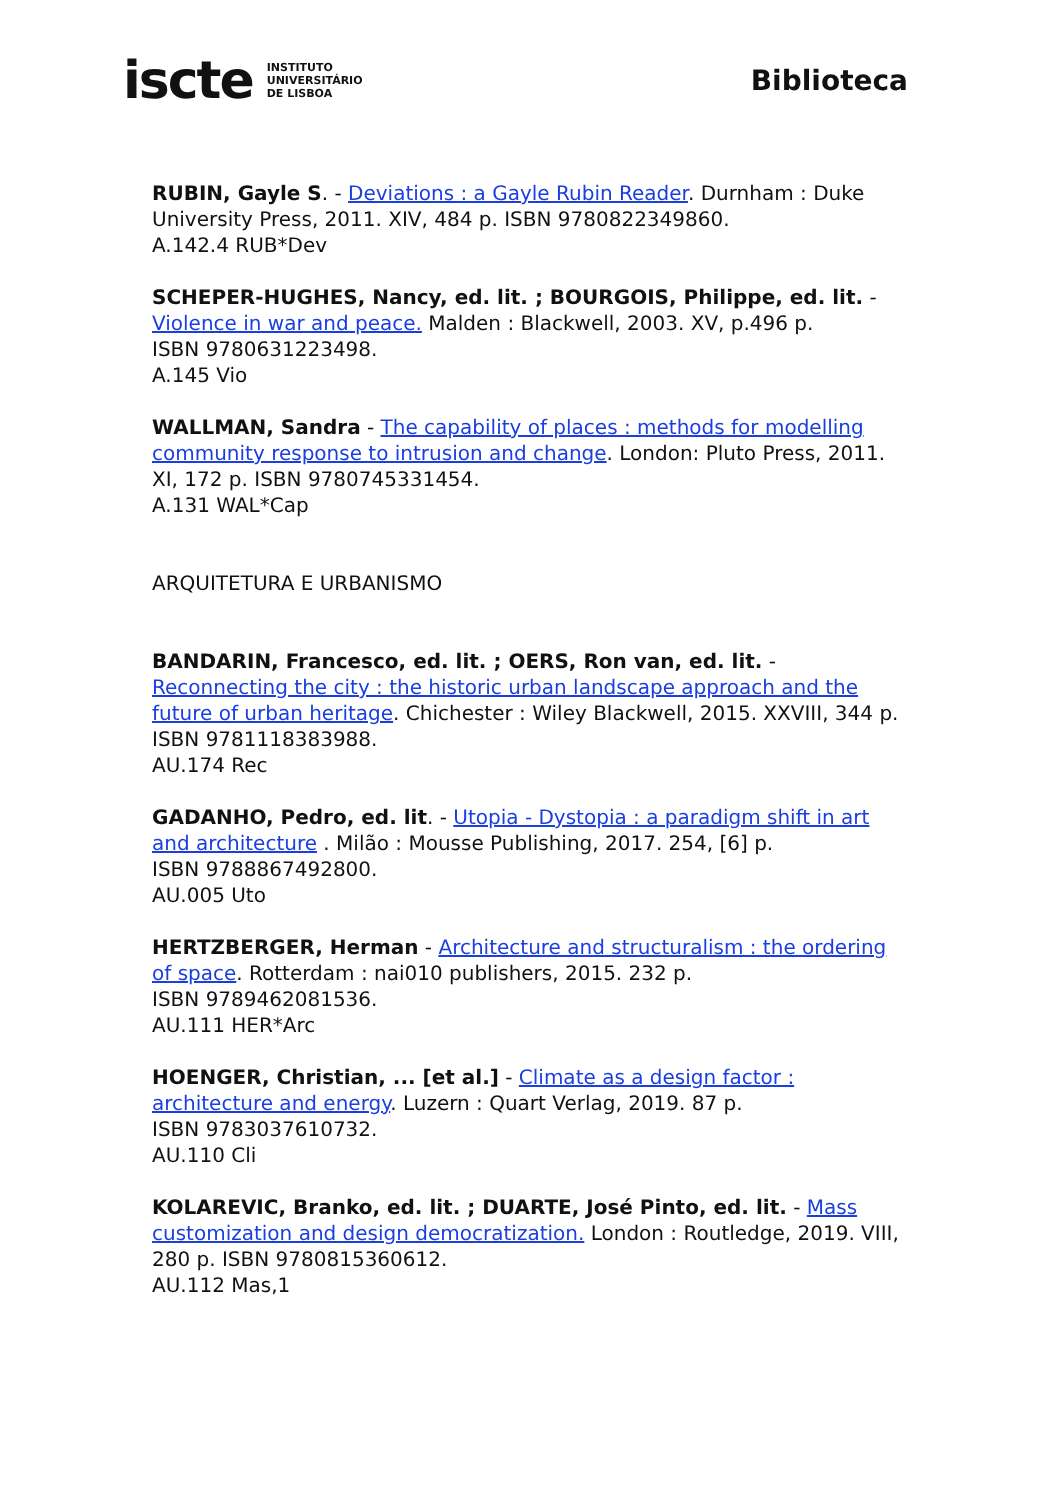iscte INSTITUTO
UNIVERSITÁRIO
DE LISBOA
Biblioteca
RUBIN, Gayle S. - Deviations : a Gayle Rubin Reader. Durnham : Duke University Press, 2011. XIV, 484 p. ISBN 9780822349860.
A.142.4 RUB*Dev
SCHEPER-HUGHES, Nancy, ed. lit. ; BOURGOIS, Philippe, ed. lit. - Violence in war and peace. Malden : Blackwell, 2003. XV, p.496 p.
ISBN 9780631223498.
A.145 Vio
WALLMAN, Sandra - The capability of places : methods for modelling community response to intrusion and change. London: Pluto Press, 2011. XI, 172 p. ISBN 9780745331454.
A.131 WAL*Cap
ARQUITETURA E URBANISMO
BANDARIN, Francesco, ed. lit. ; OERS, Ron van, ed. lit. - Reconnecting the city : the historic urban landscape approach and the future of urban heritage. Chichester : Wiley Blackwell, 2015. XXVIII, 344 p. ISBN 9781118383988.
AU.174 Rec
GADANHO, Pedro, ed. lit. - Utopia - Dystopia : a paradigm shift in art and architecture . Milão : Mousse Publishing, 2017. 254, [6] p.
ISBN 9788867492800.
AU.005 Uto
HERTZBERGER, Herman - Architecture and structuralism : the ordering of space. Rotterdam : nai010 publishers, 2015. 232 p.
ISBN 9789462081536.
AU.111 HER*Arc
HOENGER, Christian, ... [et al.] - Climate as a design factor : architecture and energy. Luzern : Quart Verlag, 2019. 87 p.
ISBN 9783037610732.
AU.110 Cli
KOLAREVIC, Branko, ed. lit. ; DUARTE, José Pinto, ed. lit. - Mass customization and design democratization. London : Routledge, 2019. VIII, 280 p. ISBN 9780815360612.
AU.112 Mas,1